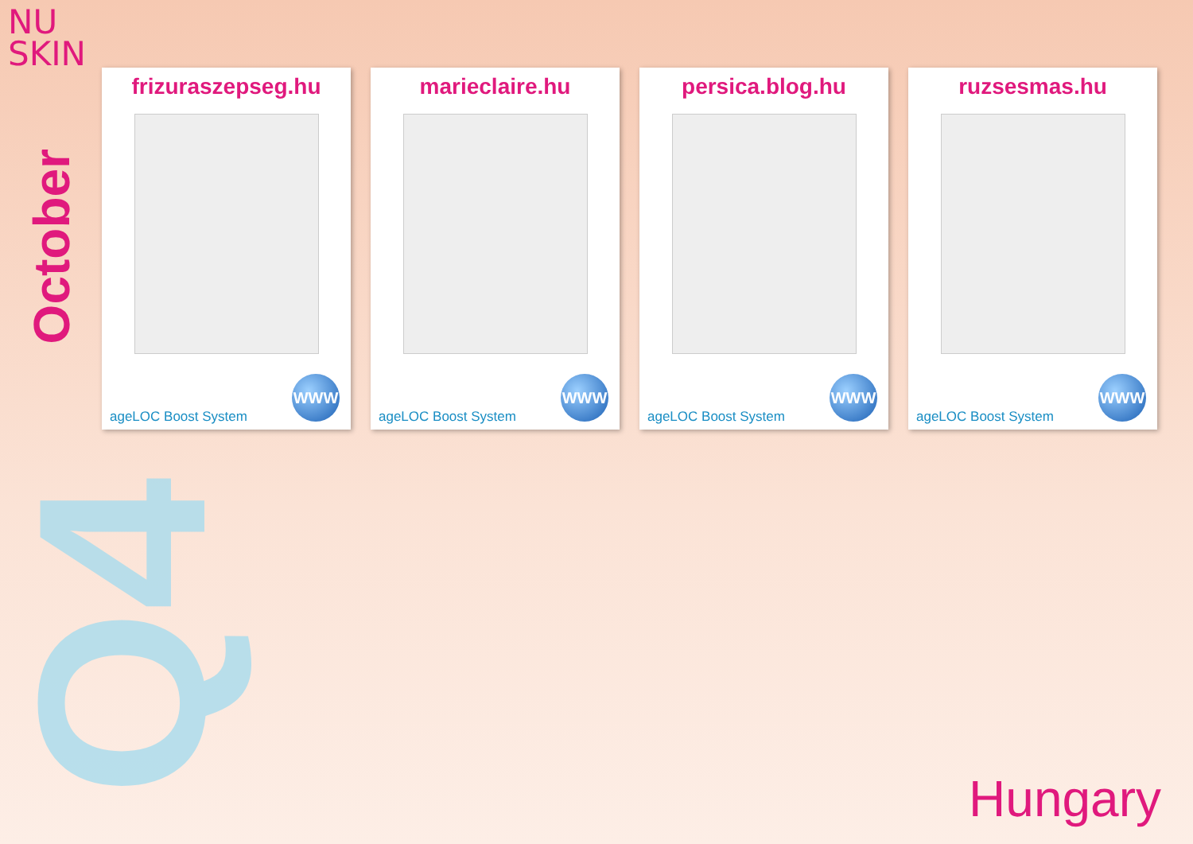NU
SKIN
October
Q4
frizuraszepseg.hu
ageLOC Boost System WWW
marieclaire.hu
ageLOC Boost System WWW
persica.blog.hu
ageLOC Boost System WWW
ruzsesmas.hu
ageLOC Boost System WWW
Hungary